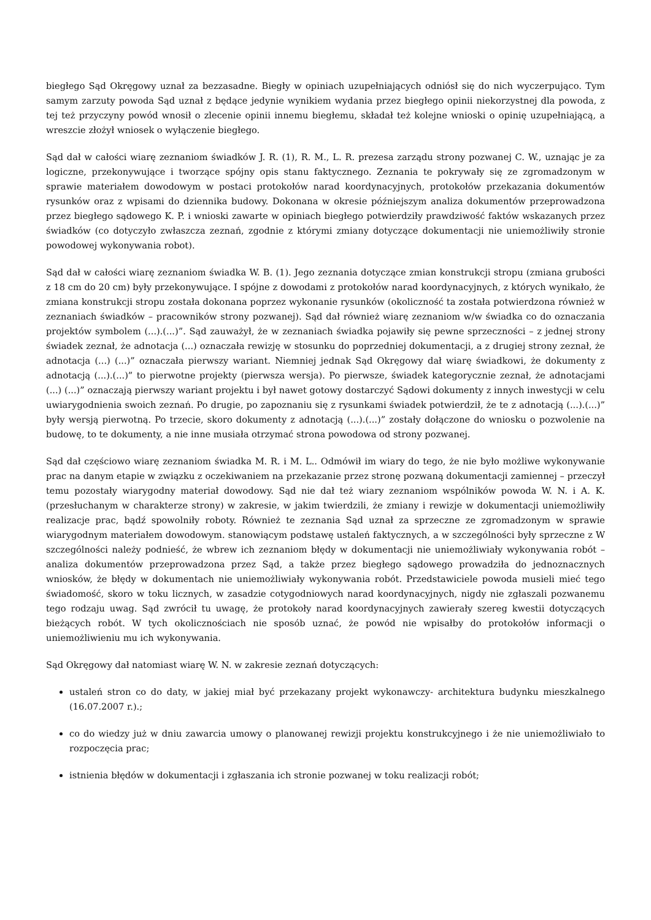biegłego Sąd Okręgowy uznał za bezzasadne. Biegły w opiniach uzupełniających odniósł się do nich wyczerpująco. Tym samym zarzuty powoda Sąd uznał z będące jedynie wynikiem wydania przez biegłego opinii niekorzystnej dla powoda, z tej też przyczyny powód wnosił o zlecenie opinii innemu biegłemu, składał też kolejne wnioski o opinię uzupełniającą, a wreszcie złożył wniosek o wyłączenie biegłego.
Sąd dał w całości wiarę zeznaniom świadków J. R. (1), R. M., L. R. prezesa zarządu strony pozwanej C. W., uznając je za logiczne, przekonywujące i tworzące spójny opis stanu faktycznego. Zeznania te pokrywały się ze zgromadzonym w sprawie materiałem dowodowym w postaci protokołów narad koordynacyjnych, protokołów przekazania dokumentów rysunków oraz z wpisami do dziennika budowy. Dokonana w okresie późniejszym analiza dokumentów przeprowadzona przez biegłego sądowego K. P. i wnioski zawarte w opiniach biegłego potwierdziły prawdziwość faktów wskazanych przez świadków (co dotyczyło zwłaszcza zeznań, zgodnie z którymi zmiany dotyczące dokumentacji nie uniemożliwiły stronie powodowej wykonywania robot).
Sąd dał w całości wiarę zeznaniom świadka W. B. (1). Jego zeznania dotyczące zmian konstrukcji stropu (zmiana grubości z 18 cm do 20 cm) były przekonywujące. I spójne z dowodami z protokołów narad koordynacyjnych, z których wynikało, że zmiana konstrukcji stropu została dokonana poprzez wykonanie rysunków (okoliczność ta została potwierdzona również w zeznaniach świadków – pracowników strony pozwanej). Sąd dał również wiarę zeznaniom w/w świadka co do oznaczania projektów symbolem (...).(...)”. Sąd zauważył, że w zeznaniach świadka pojawiły się pewne sprzeczności – z jednej strony świadek zeznał, że adnotacja (...) oznaczała rewizję w stosunku do poprzedniej dokumentacji, a z drugiej strony zeznał, że adnotacja (...) (...)” oznaczała pierwszy wariant. Niemniej jednak Sąd Okręgowy dał wiarę świadkowi, że dokumenty z adnotacją (...).(...)” to pierwotne projekty (pierwsza wersja). Po pierwsze, świadek kategorycznie zeznał, że adnotacjami (...) (...)” oznaczają pierwszy wariant projektu i był nawet gotowy dostarczyć Sądowi dokumenty z innych inwestycji w celu uwiarygodnienia swoich zeznań. Po drugie, po zapoznaniu się z rysunkami świadek potwierdził, że te z adnotacją (...).(...)” były wersją pierwotną. Po trzecie, skoro dokumenty z adnotacją (...).(...)” zostały dołączone do wniosku o pozwolenie na budowę, to te dokumenty, a nie inne musiała otrzymać strona powodowa od strony pozwanej.
Sąd dał częściowo wiarę zeznaniom świadka M. R. i M. L.. Odmówił im wiary do tego, że nie było możliwe wykonywanie prac na danym etapie w związku z oczekiwaniem na przekazanie przez stronę pozwaną dokumentacji zamiennej – przeczył temu pozostały wiarygodny materiał dowodowy. Sąd nie dał też wiary zeznaniom wspólników powoda W. N. i A. K. (przesłuchanym w charakterze strony) w zakresie, w jakim twierdzili, że zmiany i rewizje w dokumentacji uniemożliwiły realizacje prac, bądź spowolniły roboty. Również te zeznania Sąd uznał za sprzeczne ze zgromadzonym w sprawie wiarygodnym materiałem dowodowym. stanowiącym podstawę ustaleń faktycznych, a w szczególności były sprzeczne z W szczególności należy podnieść, że wbrew ich zeznaniom błędy w dokumentacji nie uniemożliwiały wykonywania robót – analiza dokumentów przeprowadzona przez Sąd, a także przez biegłego sądowego prowadziła do jednoznacznych wniosków, że błędy w dokumentach nie uniemożliwiały wykonywania robót. Przedstawiciele powoda musieli mieć tego świadomość, skoro w toku licznych, w zasadzie cotygodniowych narad koordynacyjnych, nigdy nie zgłaszali pozwanemu tego rodzaju uwag. Sąd zwrócił tu uwagę, że protokoły narad koordynacyjnych zawierały szereg kwestii dotyczących bieżących robót. W tych okolicznościach nie sposób uznać, że powód nie wpisałby do protokołów informacji o uniemożliwieniu mu ich wykonywania.
Sąd Okręgowy dał natomiast wiarę W. N. w zakresie zeznań dotyczących:
ustaleń stron co do daty, w jakiej miał być przekazany projekt wykonawczy- architektura budynku mieszkalnego (16.07.2007 r.).;
co do wiedzy już w dniu zawarcia umowy o planowanej rewizji projektu konstrukcyjnego i że nie uniemożliwiało to rozpoczęcia prac;
istnienia błędów w dokumentacji i zgłaszania ich stronie pozwanej w toku realizacji robót;